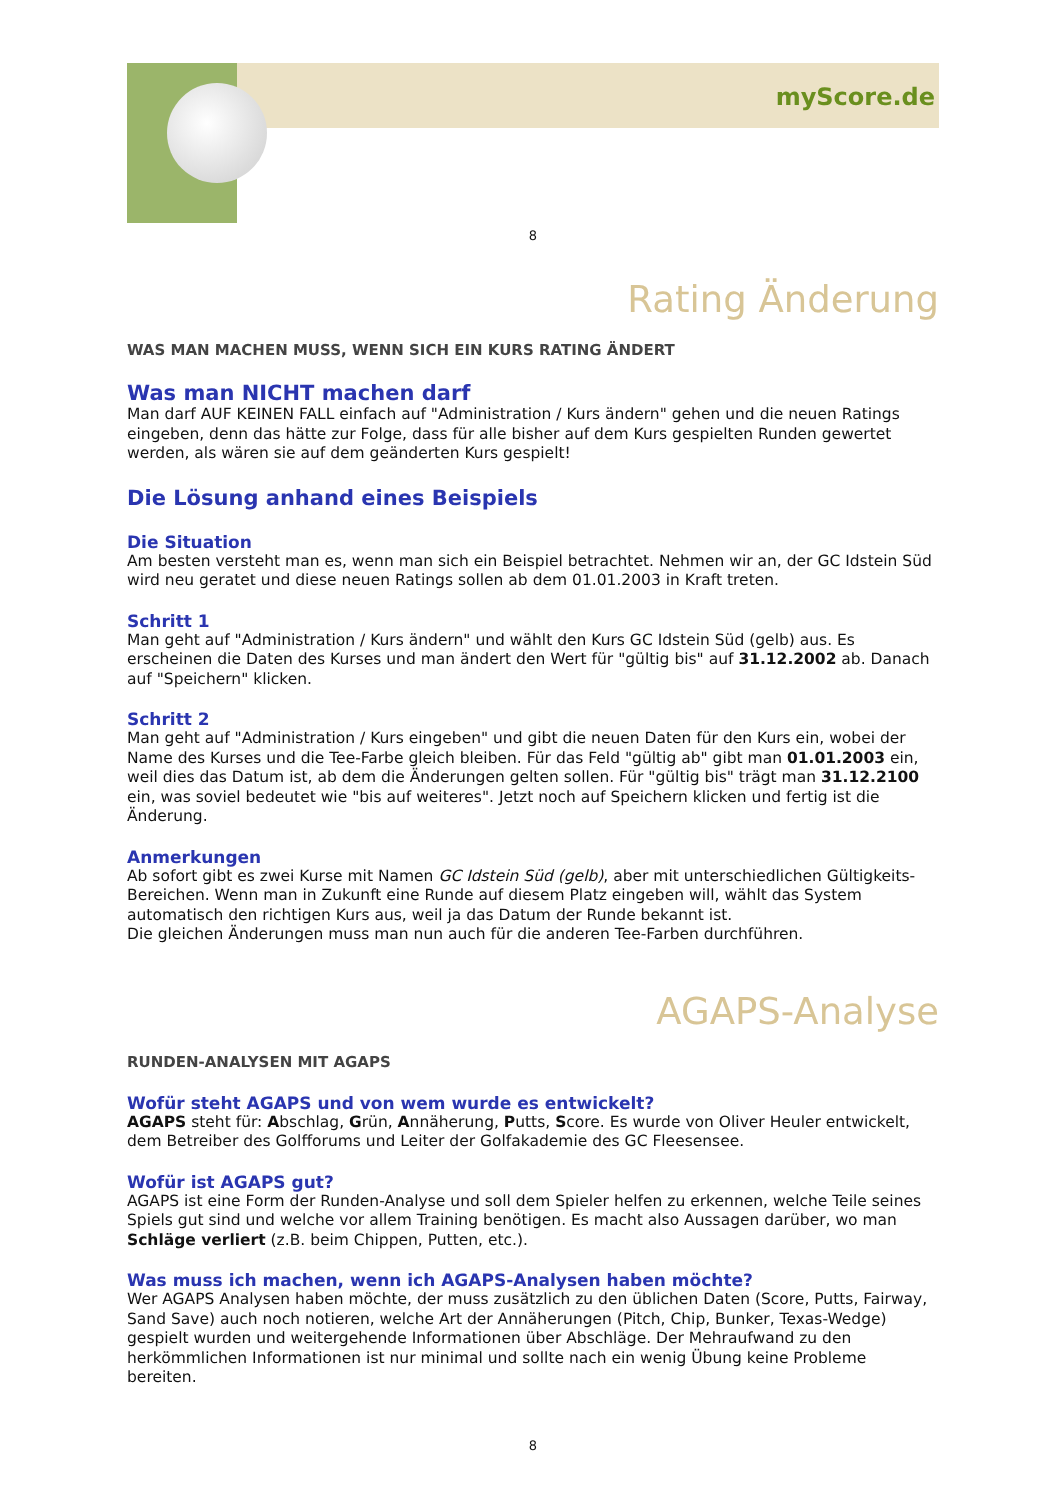myScore.de
8
Rating Änderung
WAS MAN MACHEN MUSS, WENN SICH EIN KURS RATING ÄNDERT
Was man NICHT machen darf
Man darf AUF KEINEN FALL einfach auf "Administration / Kurs ändern" gehen und die neuen Ratings eingeben, denn das hätte zur Folge, dass für alle bisher auf dem Kurs gespielten Runden gewertet werden, als wären sie auf dem geänderten Kurs gespielt!
Die Lösung anhand eines Beispiels
Die Situation
Am besten versteht man es, wenn man sich ein Beispiel betrachtet. Nehmen wir an, der GC Idstein Süd wird neu geratet und diese neuen Ratings sollen ab dem 01.01.2003 in Kraft treten.
Schritt 1
Man geht auf "Administration / Kurs ändern" und wählt den Kurs GC Idstein Süd (gelb) aus. Es erscheinen die Daten des Kurses und man ändert den Wert für "gültig bis" auf 31.12.2002 ab. Danach auf "Speichern" klicken.
Schritt 2
Man geht auf "Administration / Kurs eingeben" und gibt die neuen Daten für den Kurs ein, wobei der Name des Kurses und die Tee-Farbe gleich bleiben. Für das Feld "gültig ab" gibt man 01.01.2003 ein, weil dies das Datum ist, ab dem die Änderungen gelten sollen. Für "gültig bis" trägt man 31.12.2100 ein, was soviel bedeutet wie "bis auf weiteres". Jetzt noch auf Speichern klicken und fertig ist die Änderung.
Anmerkungen
Ab sofort gibt es zwei Kurse mit Namen GC Idstein Süd (gelb), aber mit unterschiedlichen Gültigkeits-Bereichen. Wenn man in Zukunft eine Runde auf diesem Platz eingeben will, wählt das System automatisch den richtigen Kurs aus, weil ja das Datum der Runde bekannt ist.
Die gleichen Änderungen muss man nun auch für die anderen Tee-Farben durchführen.
AGAPS-Analyse
RUNDEN-ANALYSEN MIT AGAPS
Wofür steht AGAPS und von wem wurde es entwickelt?
AGAPS steht für: Abschlag, Grün, Annäherung, Putts, Score. Es wurde von Oliver Heuler entwickelt, dem Betreiber des Golfforums und Leiter der Golfakademie des GC Fleesensee.
Wofür ist AGAPS gut?
AGAPS ist eine Form der Runden-Analyse und soll dem Spieler helfen zu erkennen, welche Teile seines Spiels gut sind und welche vor allem Training benötigen. Es macht also Aussagen darüber, wo man Schläge verliert (z.B. beim Chippen, Putten, etc.).
Was muss ich machen, wenn ich AGAPS-Analysen haben möchte?
Wer AGAPS Analysen haben möchte, der muss zusätzlich zu den üblichen Daten (Score, Putts, Fairway, Sand Save) auch noch notieren, welche Art der Annäherungen (Pitch, Chip, Bunker, Texas-Wedge) gespielt wurden und weitergehende Informationen über Abschläge. Der Mehraufwand zu den herkömmlichen Informationen ist nur minimal und sollte nach ein wenig Übung keine Probleme bereiten.
8